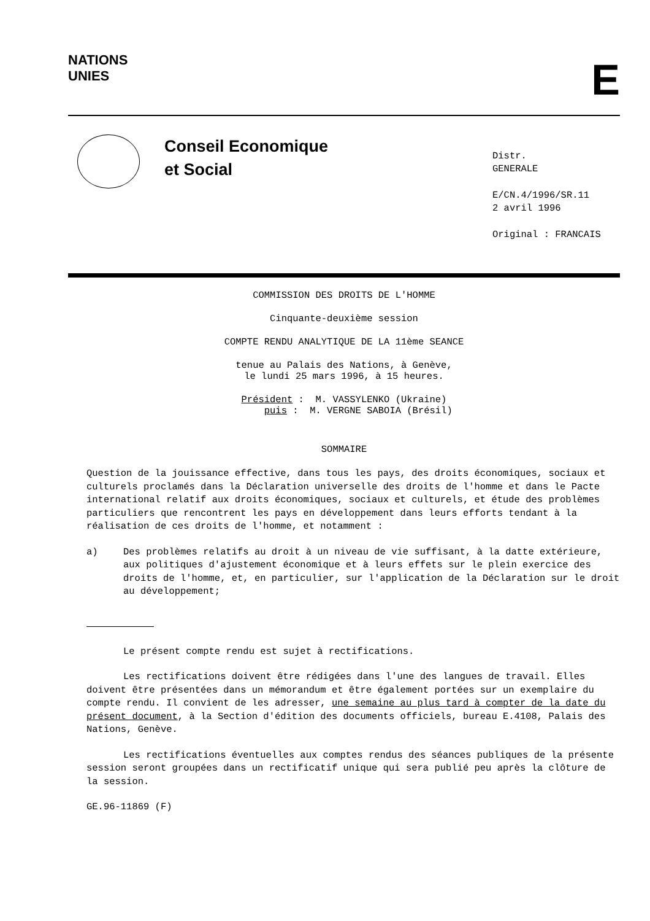NATIONS
UNIES
E
Conseil Economique
et Social
Distr.
GENERALE
E/CN.4/1996/SR.11
2 avril 1996
Original : FRANCAIS
COMMISSION DES DROITS DE L'HOMME
Cinquante-deuxième session
COMPTE RENDU ANALYTIQUE DE LA 11ème SEANCE
tenue au Palais des Nations, à Genève,
le lundi 25 mars 1996, à 15 heures.
Président : M. VASSYLENKO (Ukraine)
puis : M. VERGNE SABOIA (Brésil)
SOMMAIRE
Question de la jouissance effective, dans tous les pays, des droits économiques, sociaux et culturels proclamés dans la Déclaration universelle des droits de l'homme et dans le Pacte international relatif aux droits économiques, sociaux et culturels, et étude des problèmes particuliers que rencontrent les pays en développement dans leurs efforts tendant à la réalisation de ces droits de l'homme, et notamment :
a) Des problèmes relatifs au droit à un niveau de vie suffisant, à la datte extérieure, aux politiques d'ajustement économique et à leurs effets sur le plein exercice des droits de l'homme, et, en particulier, sur l'application de la Déclaration sur le droit au développement;
Le présent compte rendu est sujet à rectifications.
Les rectifications doivent être rédigées dans l'une des langues de travail. Elles doivent être présentées dans un mémorandum et être également portées sur un exemplaire du compte rendu. Il convient de les adresser, une semaine au plus tard à compter de la date du présent document, à la Section d'édition des documents officiels, bureau E.4108, Palais des Nations, Genève.
Les rectifications éventuelles aux comptes rendus des séances publiques de la présente session seront groupées dans un rectificatif unique qui sera publié peu après la clôture de la session.
GE.96-11869 (F)